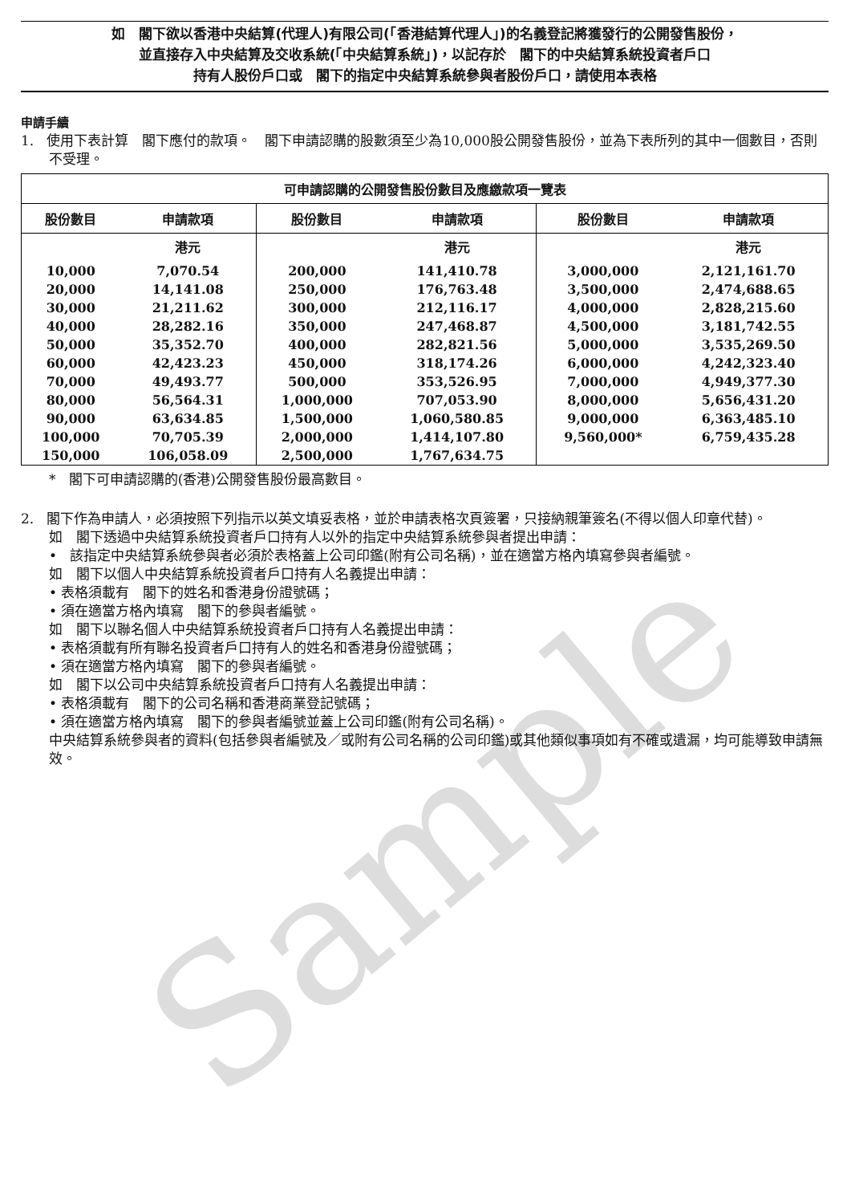Sample
如　閣下欲以香港中央結算(代理人)有限公司(「香港結算代理人」)的名義登記將獲發行的公開發售股份，
並直接存入中央結算及交收系統(「中央結算系統」)，以記存於　閣下的中央結算系統投資者戶口
持有人股份戶口或　閣下的指定中央結算系統參與者股份戶口，請使用本表格
申請手續
1. 使用下表計算　閣下應付的款項。　閣下申請認購的股數須至少為10,000股公開發售股份，並為下表所列的其中一個數目，否則不受理。
| 可申請認購的公開發售股份數目及應繳款項一覽表 | | | | | |
| --- | --- | --- | --- | --- | --- |
| 股份數目 | 申請款項 | 股份數目 | 申請款項 | 股份數目 | 申請款項 |
| | 港元 | | 港元 | | 港元 |
| 10,000 | 7,070.54 | 200,000 | 141,410.78 | 3,000,000 | 2,121,161.70 |
| 20,000 | 14,141.08 | 250,000 | 176,763.48 | 3,500,000 | 2,474,688.65 |
| 30,000 | 21,211.62 | 300,000 | 212,116.17 | 4,000,000 | 2,828,215.60 |
| 40,000 | 28,282.16 | 350,000 | 247,468.87 | 4,500,000 | 3,181,742.55 |
| 50,000 | 35,352.70 | 400,000 | 282,821.56 | 5,000,000 | 3,535,269.50 |
| 60,000 | 42,423.23 | 450,000 | 318,174.26 | 6,000,000 | 4,242,323.40 |
| 70,000 | 49,493.77 | 500,000 | 353,526.95 | 7,000,000 | 4,949,377.30 |
| 80,000 | 56,564.31 | 1,000,000 | 707,053.90 | 8,000,000 | 5,656,431.20 |
| 90,000 | 63,634.85 | 1,500,000 | 1,060,580.85 | 9,000,000 | 6,363,485.10 |
| 100,000 | 70,705.39 | 2,000,000 | 1,414,107.80 | 9,560,000* | 6,759,435.28 |
| 150,000 | 106,058.09 | 2,500,000 | 1,767,634.75 | | |
* 閣下可申請認購的(香港)公開發售股份最高數目。
2. 閣下作為申請人，必須按照下列指示以英文填妥表格，並於申請表格次頁簽署，只接納親筆簽名(不得以個人印章代替)。
如　閣下透過中央結算系統投資者戶口持有人以外的指定中央結算系統參與者提出申請：
• 該指定中央結算系統參與者必須於表格蓋上公司印鑑(附有公司名稱)，並在適當方格內填寫參與者編號。
如　閣下以個人中央結算系統投資者戶口持有人名義提出申請：
• 表格須載有　閣下的姓名和香港身份證號碼；
• 須在適當方格內填寫　閣下的參與者編號。
如　閣下以聯名個人中央結算系統投資者戶口持有人名義提出申請：
• 表格須載有所有聯名投資者戶口持有人的姓名和香港身份證號碼；
• 須在適當方格內填寫　閣下的參與者編號。
如　閣下以公司中央結算系統投資者戶口持有人名義提出申請：
• 表格須載有　閣下的公司名稱和香港商業登記號碼；
• 須在適當方格內填寫　閣下的參與者編號並蓋上公司印鑑(附有公司名稱)。
中央結算系統參與者的資料(包括參與者編號及／或附有公司名稱的公司印鑑)或其他類似事項如有不確或遺漏，均可能導致申請無效。